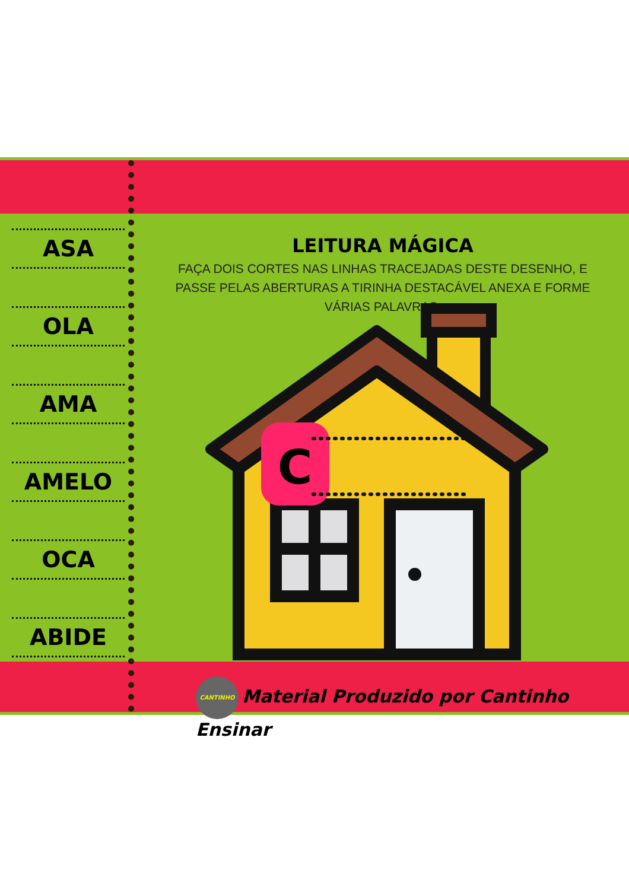ASA
OLA
AMA
AMELO
OCA
ABIDE
LEITURA MÁGICA
FAÇA DOIS CORTES NAS LINHAS TRACEJADAS DESTE DESENHO, E PASSE PELAS ABERTURAS A TIRINHA DESTACÁVEL ANEXA E FORME VÁRIAS PALAVRAS.
C
CANTINHO Material Produzido por Cantinho Ensinar